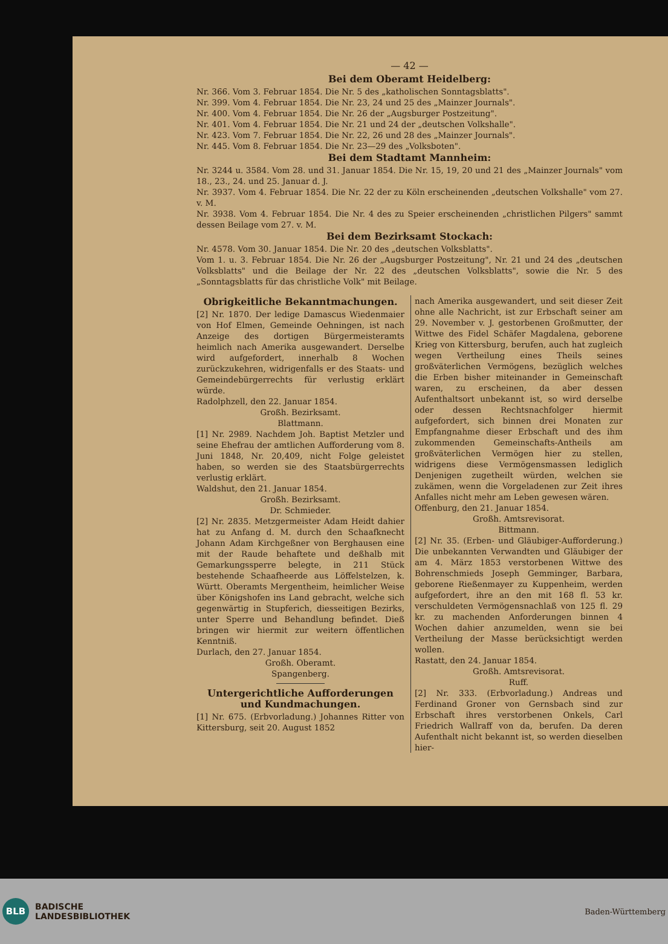— 42 —
Bei dem Oberamt Heidelberg:
Nr. 366. Vom 3. Februar 1854. Die Nr. 5 des „katholischen Sonntagsblatts".
Nr. 399. Vom 4. Februar 1854. Die Nr. 23, 24 und 25 des „Mainzer Journals".
Nr. 400. Vom 4. Februar 1854. Die Nr. 26 der „Augsburger Postzeitung".
Nr. 401. Vom 4. Februar 1854. Die Nr. 21 und 24 der „deutschen Volkshalle".
Nr. 423. Vom 7. Februar 1854. Die Nr. 22, 26 und 28 des „Mainzer Journals".
Nr. 445. Vom 8. Februar 1854. Die Nr. 23—29 des „Volksboten".
Bei dem Stadtamt Mannheim:
Nr. 3244 u. 3584. Vom 28. und 31. Januar 1854. Die Nr. 15, 19, 20 und 21 des „Mainzer Journals" vom 18., 23., 24. und 25. Januar d. J.
Nr. 3937. Vom 4. Februar 1854. Die Nr. 22 der zu Köln erscheinenden „deutschen Volkshalle" vom 27. v. M.
Nr. 3938. Vom 4. Februar 1854. Die Nr. 4 des zu Speier erscheinenden „christlichen Pilgers" sammt dessen Beilage vom 27. v. M.
Bei dem Bezirksamt Stockach:
Nr. 4578. Vom 30. Januar 1854. Die Nr. 20 des „deutschen Volksblatts".
Vom 1. u. 3. Februar 1854. Die Nr. 26 der „Augsburger Postzeitung", Nr. 21 und 24 des „deutschen Volksblatts" und die Beilage der Nr. 22 des „deutschen Volksblatts", sowie die Nr. 5 des „Sonntagsblatts für das christliche Volk" mit Beilage.
Obrigkeitliche Bekanntmachungen.
[2] Nr. 1870. Der ledige Damascus Wiedenmaier von Hof Elmen, Gemeinde Oehningen, ist nach Anzeige des dortigen Bürgermeisteramts heimlich nach Amerika ausgewandert. Derselbe wird aufgefordert, innerhalb 8 Wochen zurückzukehren, widrigenfalls er des Staats- und Gemeindebürgerrechts für verlustig erklärt würde.
Radolphzell, den 22. Januar 1854.
Großh. Bezirksamt.
Blattmann.
[1] Nr. 2989. Nachdem Joh. Baptist Metzler und seine Ehefrau der amtlichen Aufforderung vom 8. Juni 1848, Nr. 20,409, nicht Folge geleistet haben, so werden sie des Staatsbürgerrechts verlustig erklärt.
Waldshut, den 21. Januar 1854.
Großh. Bezirksamt.
Dr. Schmieder.
[2] Nr. 2835. Metzgermeister Adam Heidt dahier hat zu Anfang d. M. durch den Schaafknecht Johann Adam Kirchgeßner von Berghausen eine mit der Raude behaftete und deßhalb mit Gemarkungssperre belegte, in 211 Stück bestehende Schaafheerde aus Löffelstelzen, k. Württ. Oberamts Mergentheim, heimlicher Weise über Königshofen ins Land gebracht, welche sich gegenwärtig in Stupferich, diesseitigen Bezirks, unter Sperre und Behandlung befindet. Dieß bringen wir hiermit zur weitern öffentlichen Kenntniß.
Durlach, den 27. Januar 1854.
Großh. Oberamt.
Spangenberg.
Untergerichtliche Aufforderungen und Kundmachungen.
[1] Nr. 675. (Erbvorladung.) Johannes Ritter von Kittersburg, seit 20. August 1852
nach Amerika ausgewandert, und seit dieser Zeit ohne alle Nachricht, ist zur Erbschaft seiner am 29. November v. J. gestorbenen Großmutter, der Wittwe des Fidel Schäfer Magdalena, geborene Krieg von Kittersburg, berufen, auch hat zugleich wegen Vertheilung eines Theils seines großväterlichen Vermögens, bezüglich welches die Erben bisher miteinander in Gemeinschaft waren, zu erscheinen, da aber dessen Aufenthaltsort unbekannt ist, so wird derselbe oder dessen Rechtsnachfolger hiermit aufgefordert, sich binnen drei Monaten zur Empfangnahme dieser Erbschaft und des ihm zukommenden Gemeinschafts-Antheils am großväterlichen Vermögen hier zu stellen, widrigens diese Vermögensmassen lediglich Denjenigen zugetheilt würden, welchen sie zukämen, wenn die Vorgeladenen zur Zeit ihres Anfalles nicht mehr am Leben gewesen wären.
Offenburg, den 21. Januar 1854.
Großh. Amtsrevisorat.
Bittmann.
[2] Nr. 35. (Erben- und Gläubiger-Aufforderung.) Die unbekannten Verwandten und Gläubiger der am 4. März 1853 verstorbenen Wittwe des Bohrenschmieds Joseph Gemminger, Barbara, geborene Rießenmayer zu Kuppenheim, werden aufgefordert, ihre an den mit 168 fl. 53 kr. verschuldeten Vermögensnachlaß von 125 fl. 29 kr. zu machenden Anforderungen binnen 4 Wochen dahier anzumelden, wenn sie bei Vertheilung der Masse berücksichtigt werden wollen.
Rastatt, den 24. Januar 1854.
Großh. Amtsrevisorat.
Ruff.
[2] Nr. 333. (Erbvorladung.) Andreas und Ferdinand Groner von Gernsbach sind zur Erbschaft ihres verstorbenen Onkels, Carl Friedrich Wallraff von da, berufen. Da deren Aufenthalt nicht bekannt ist, so werden dieselben hier-
BLB
BADISCHE
LANDESBIBLIOTHEK
Baden-Württemberg